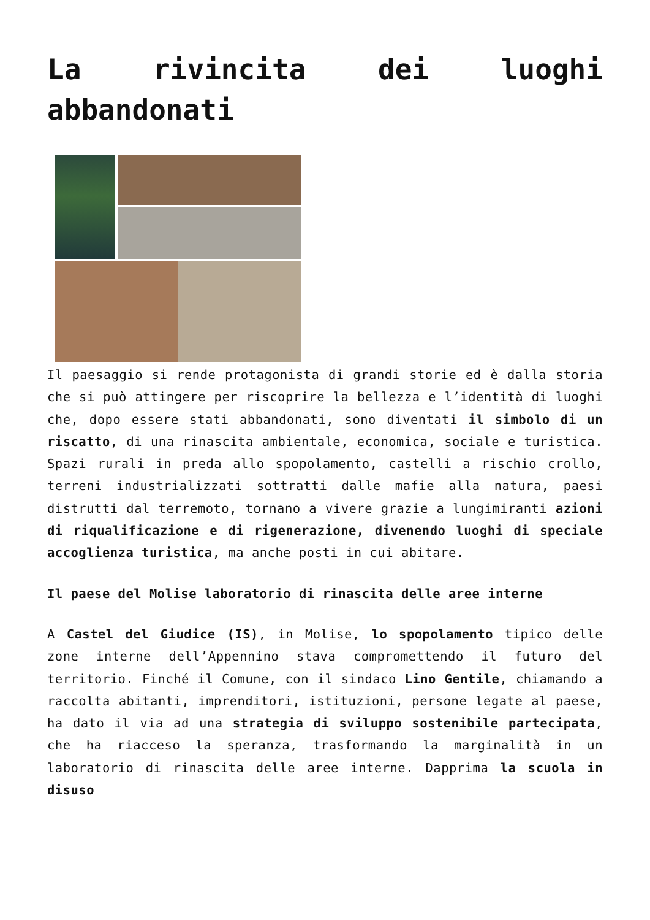La rivincita dei luoghi abbandonati
Il paesaggio si rende protagonista di grandi storie ed è dalla storia che si può attingere per riscoprire la bellezza e l’identità di luoghi che, dopo essere stati abbandonati, sono diventati il simbolo di un riscatto, di una rinascita ambientale, economica, sociale e turistica. Spazi rurali in preda allo spopolamento, castelli a rischio crollo, terreni industrializzati sottratti dalle mafie alla natura, paesi distrutti dal terremoto, tornano a vivere grazie a lungimiranti azioni di riqualificazione e di rigenerazione, divenendo luoghi di speciale accoglienza turistica, ma anche posti in cui abitare.
Il paese del Molise laboratorio di rinascita delle aree interne
A Castel del Giudice (IS), in Molise, lo spopolamento tipico delle zone interne dell’Appennino stava compromettendo il futuro del territorio. Finché il Comune, con il sindaco Lino Gentile, chiamando a raccolta abitanti, imprenditori, istituzioni, persone legate al paese, ha dato il via ad una strategia di sviluppo sostenibile partecipata, che ha riacceso la speranza, trasformando la marginalità in un laboratorio di rinascita delle aree interne. Dapprima la scuola in disuso